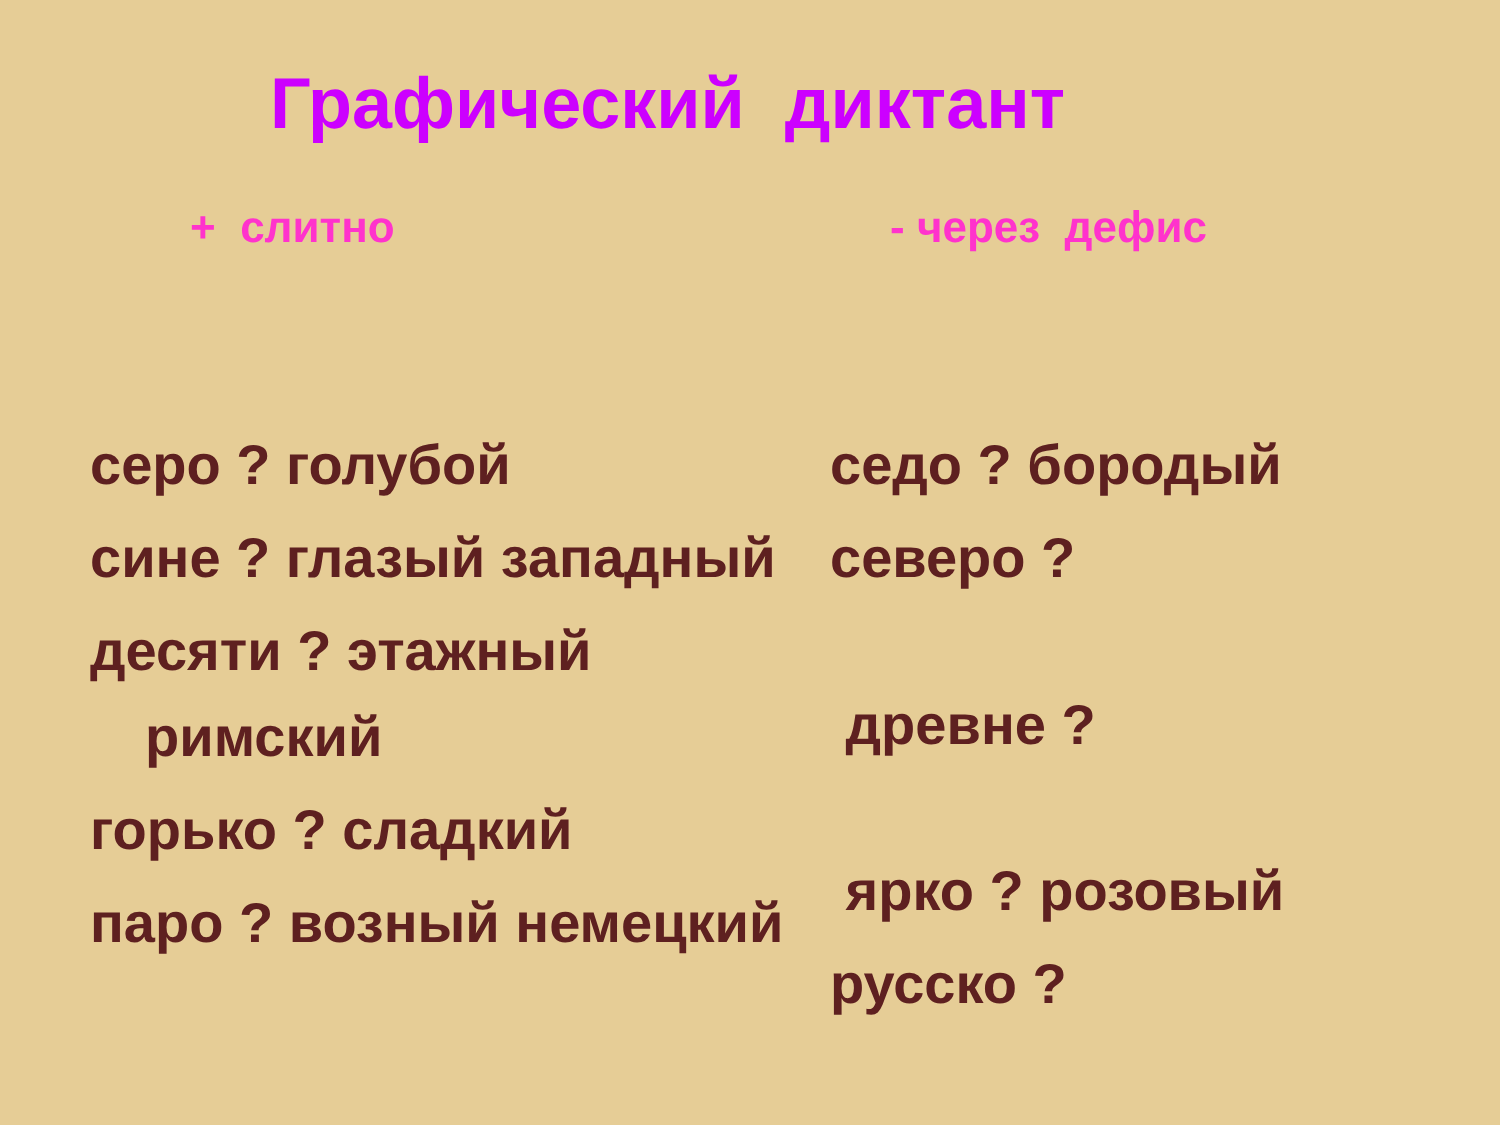Графический диктант
+ слитно - через дефис
серо ? голубой
сине ? глазый западный
десяти ? этажный римский
горько ? сладкий
паро ? возный немецкий
седо ? бородый
северо ?
древне ?
ярко ? розовый
русско ?